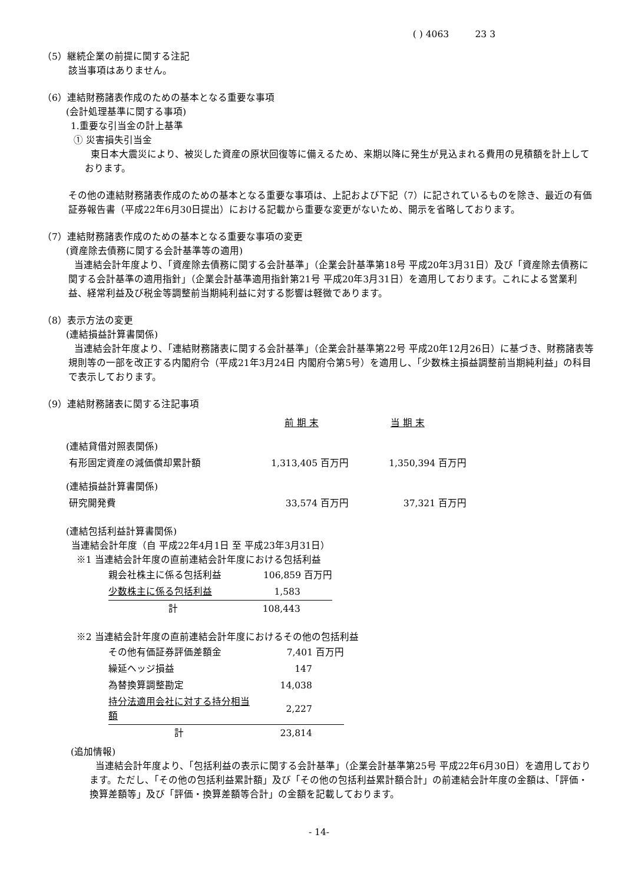( ) 4063 23 3
（5）継続企業の前提に関する注記
該当事項はありません。
（6）連結財務諸表作成のための基本となる重要な事項
(会計処理基準に関する事項)
1.重要な引当金の計上基準
① 災害損失引当金
東日本大震災により、被災した資産の原状回復等に備えるため、来期以降に発生が見込まれる費用の見積額を計上しております。
その他の連結財務諸表作成のための基本となる重要な事項は、上記および下記（7）に記されているものを除き、最近の有価証券報告書（平成22年6月30日提出）における記載から重要な変更がないため、開示を省略しております。
（7）連結財務諸表作成のための基本となる重要な事項の変更
(資産除去債務に関する会計基準等の適用)
当連結会計年度より、「資産除去債務に関する会計基準」（企業会計基準第18号 平成20年3月31日）及び「資産除去債務に関する会計基準の適用指針」（企業会計基準適用指針第21号 平成20年3月31日）を適用しております。これによる営業利益、経常利益及び税金等調整前当期純利益に対する影響は軽微であります。
（8）表示方法の変更
(連結損益計算書関係)
当連結会計年度より、「連結財務諸表に関する会計基準」（企業会計基準第22号 平成20年12月26日）に基づき、財務諸表等規則等の一部を改正する内閣府令（平成21年3月24日 内閣府令第5号）を適用し、「少数株主損益調整前当期純利益」の科目で表示しております。
（9）連結財務諸表に関する注記事項
| | 前 期 末 | 当 期 末 |
| --- | --- | --- |
| (連結貸借対照表関係) | | |
| 有形固定資産の減価償却累計額 | 1,313,405 百万円 | 1,350,394 百万円 |
| (連結損益計算書関係) | | |
| 研究開発費 | 33,574 百万円 | 37,321 百万円 |
(連結包括利益計算書関係)
当連結会計年度（自 平成22年4月1日 至 平成23年3月31日）
※1 当連結会計年度の直前連結会計年度における包括利益
| 親会社株主に係る包括利益 | 106,859 百万円 |
| 少数株主に係る包括利益 | 1,583 |
| 計 | 108,443 |
※2 当連結会計年度の直前連結会計年度におけるその他の包括利益
| その他有価証券評価差額金 | 7,401 百万円 |
| 繰延ヘッジ損益 | 147 |
| 為替換算調整勘定 | 14,038 |
| 持分法適用会社に対する持分相当額 | 2,227 |
| 計 | 23,814 |
(追加情報)
当連結会計年度より、「包括利益の表示に関する会計基準」（企業会計基準第25号 平成22年6月30日）を適用しております。ただし、「その他の包括利益累計額」及び「その他の包括利益累計額合計」の前連結会計年度の金額は、「評価・換算差額等」及び「評価・換算差額等合計」の金額を記載しております。
- 14-